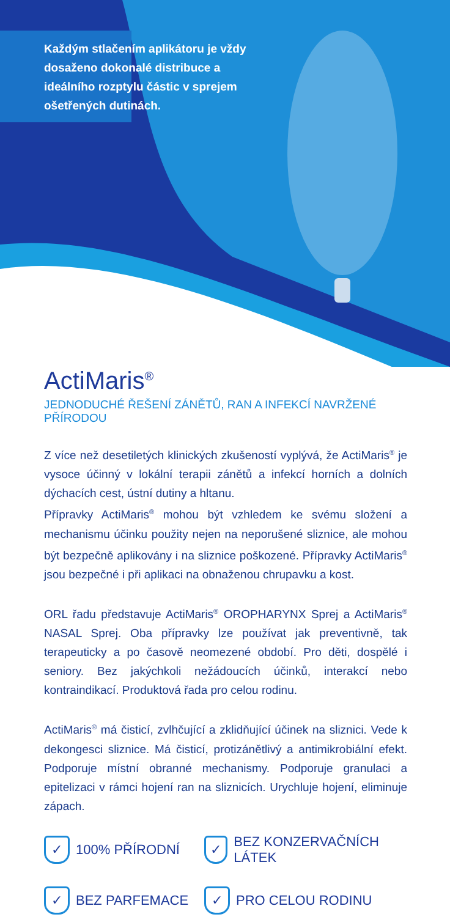Každým stlačením aplikátoru je vždy dosaženo dokonalé distribuce a ideálního rozptylu částic v sprejem ošetřených dutinách.
ActiMaris<sup>®</sup>
JEDNODUCHÉ ŘEŠENÍ ZÁNĚTŮ, RAN A INFEKCÍ NAVRŽENÉ PŘÍRODOU
Z více než desetiletých klinických zkušeností vyplývá, že ActiMaris<sup>®</sup> je vysoce účinný v lokální terapii zánětů a infekcí horních a dolních dýchacích cest, ústní dutiny a hltanu.
Přípravky ActiMaris<sup>®</sup> mohou být vzhledem ke svému složení a mechanismu účinku použity nejen na neporušené sliznice, ale mohou být bezpečně aplikovány i na sliznice poškozené. Přípravky ActiMaris<sup>®</sup> jsou bezpečné i při aplikaci na obnaženou chrupavku a kost.
ORL řadu představuje ActiMaris<sup>®</sup> OROPHARYNX Sprej a ActiMaris<sup>®</sup> NASAL Sprej. Oba přípravky lze používat jak preventivně, tak terapeuticky a po časově neomezené období. Pro děti, dospělé i seniory. Bez jakýchkoli nežádoucích účinků, interakcí nebo kontraindikací. Produktová řada pro celou rodinu.
ActiMaris<sup>®</sup> má čisticí, zvlhčující a zklidňující účinek na sliznici. Vede k dekongesci sliznice. Má čisticí, protizánětlivý a antimikrobiální efekt. Podporuje místní obranné mechanismy. Podporuje granulaci a epitelizaci v rámci hojení ran na sliznicích. Urychluje hojení, eliminuje zápach.
✓ 100% PŘÍRODNÍ
✓ BEZ KONZERVAČNÍCH LÁTEK
✓ BEZ PARFEMACE
✓ PRO CELOU RODINU